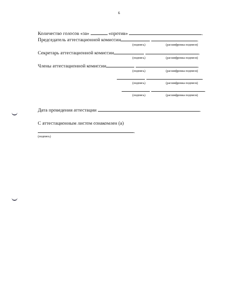6
Количество голосов «за» «против» .
Председатель аттестационной комиссии .
(подпись) (расшифровка подписи)
Секретарь аттестационной комиссии .
(подпись) (расшифровка подписи)
Члены аттестационной комиссии .
(подпись) (расшифровка подписи)
.
(подпись) (расшифровка подписи)
.
(подпись) (расшифровка подписи)
Дата проведения аттестации .
С аттестационным листом ознакомлен (а)
.
(подпись)